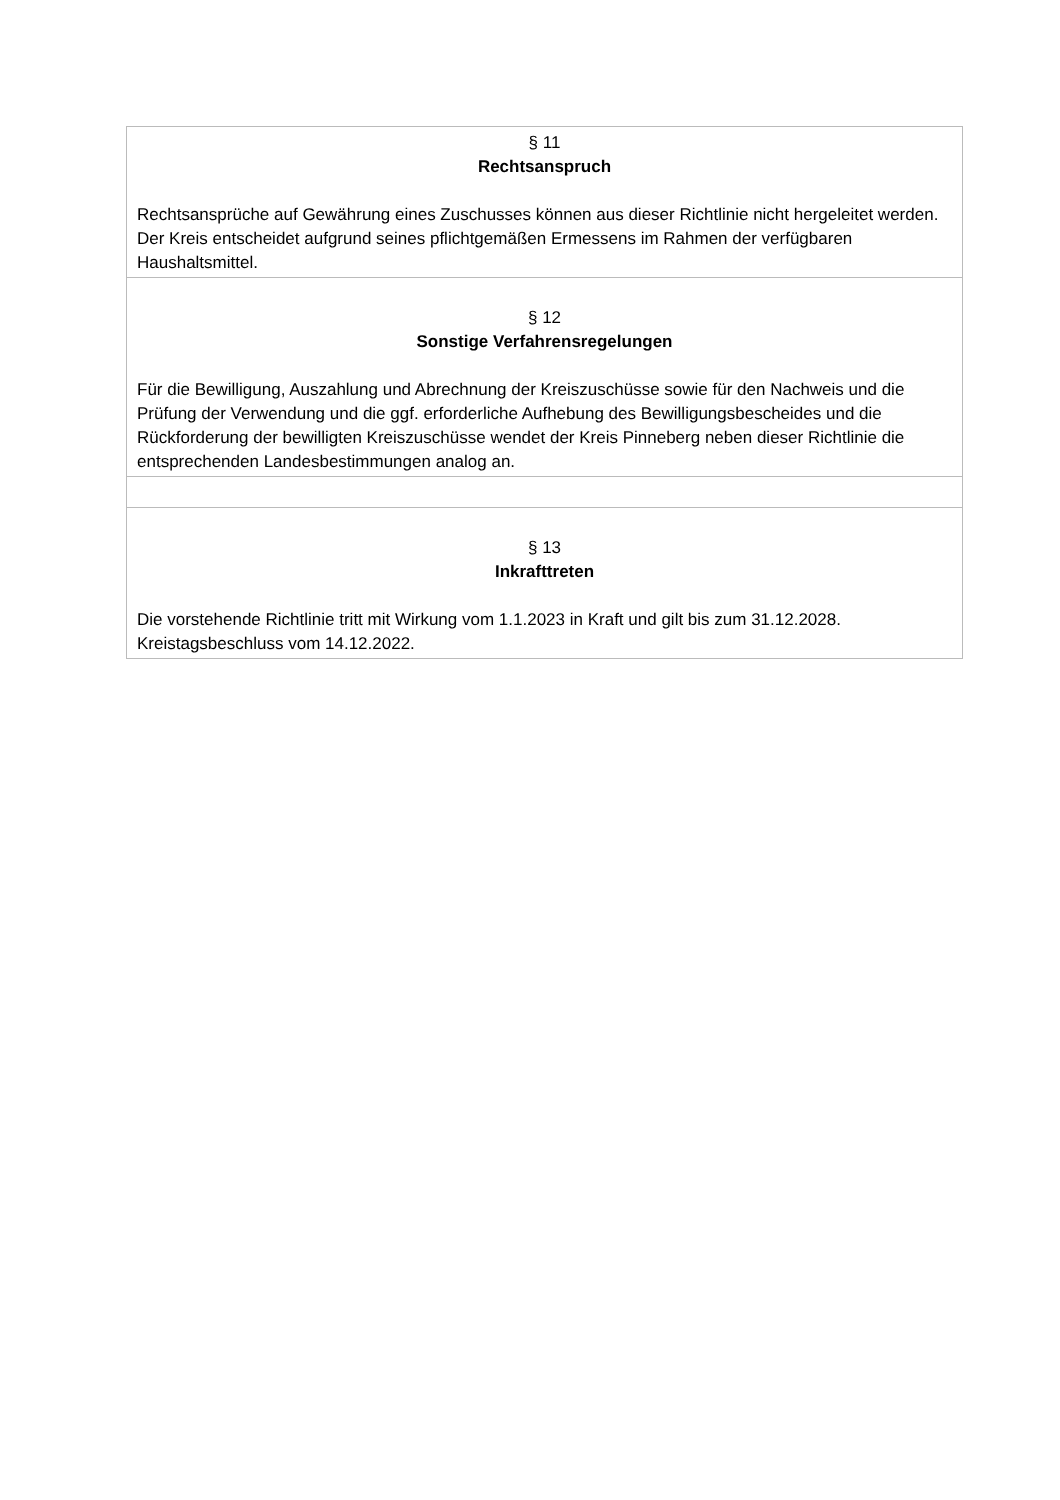| § 11 Rechtsanspruch Rechtsansprüche auf Gewährung eines Zuschusses können aus dieser Richtlinie nicht hergeleitet werden. Der Kreis entscheidet aufgrund seines pflichtgemäßen Ermessens im Rahmen der verfügbaren Haushaltsmittel. |
| § 12 Sonstige Verfahrensregelungen Für die Bewilligung, Auszahlung und Abrechnung der Kreiszuschüsse sowie für den Nachweis und die Prüfung der Verwendung und die ggf. erforderliche Aufhebung des Bewilligungsbescheides und die Rückforderung der bewilligten Kreiszuschüsse wendet der Kreis Pinneberg neben dieser Richtlinie die entsprechenden Landesbestimmungen analog an. |
| § 13 Inkrafttreten Die vorstehende Richtlinie tritt mit Wirkung vom 1.1.2023 in Kraft und gilt bis zum 31.12.2028. Kreistagsbeschluss vom 14.12.2022. |